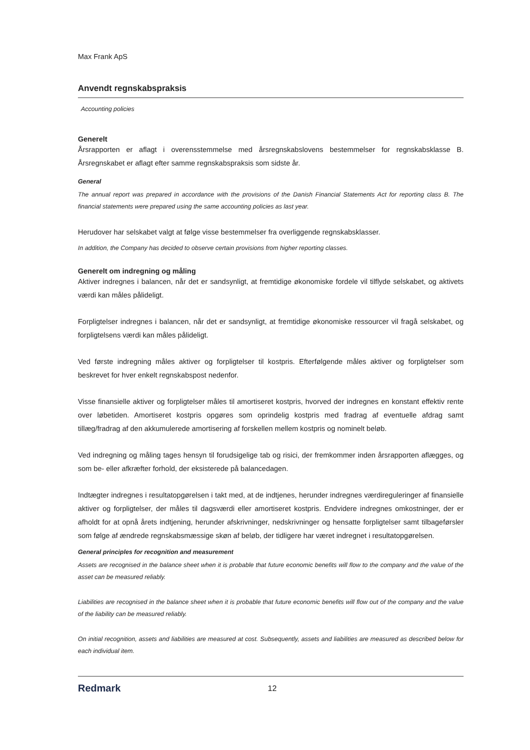Max Frank ApS
Anvendt regnskabspraksis
Accounting policies
Generelt
Årsrapporten er aflagt i overensstemmelse med årsregnskabslovens bestemmelser for regnskabsklasse B. Årsregnskabet er aflagt efter samme regnskabspraksis som sidste år.
General
The annual report was prepared in accordance with the provisions of the Danish Financial Statements Act for reporting class B. The financial statements were prepared using the same accounting policies as last year.
Herudover har selskabet valgt at følge visse bestemmelser fra overliggende regnskabsklasser.
In addition, the Company has decided to observe certain provisions from higher reporting classes.
Generelt om indregning og måling
Aktiver indregnes i balancen, når det er sandsynligt, at fremtidige økonomiske fordele vil tilflyde selskabet, og aktivets værdi kan måles pålideligt.
Forpligtelser indregnes i balancen, når det er sandsynligt, at fremtidige økonomiske ressourcer vil fragå selskabet, og forpligtelsens værdi kan måles pålideligt.
Ved første indregning måles aktiver og forpligtelser til kostpris. Efterfølgende måles aktiver og forpligtelser som beskrevet for hver enkelt regnskabspost nedenfor.
Visse finansielle aktiver og forpligtelser måles til amortiseret kostpris, hvorved der indregnes en konstant effektiv rente over løbetiden. Amortiseret kostpris opgøres som oprindelig kostpris med fradrag af eventuelle afdrag samt tillæg/fradrag af den akkumulerede amortisering af forskellen mellem kostpris og nominelt beløb.
Ved indregning og måling tages hensyn til forudsigelige tab og risici, der fremkommer inden årsrapporten aflægges, og som be- eller afkræfter forhold, der eksisterede på balancedagen.
Indtægter indregnes i resultatopgørelsen i takt med, at de indtjenes, herunder indregnes værdireguleringer af finansielle aktiver og forpligtelser, der måles til dagsværdi eller amortiseret kostpris. Endvidere indregnes omkostninger, der er afholdt for at opnå årets indtjening, herunder afskrivninger, nedskrivninger og hensatte forpligtelser samt tilbageførsler som følge af ændrede regnskabsmæssige skøn af beløb, der tidligere har været indregnet i resultatopgørelsen.
General principles for recognition and measurement
Assets are recognised in the balance sheet when it is probable that future economic benefits will flow to the company and the value of the asset can be measured reliably.
Liabilities are recognised in the balance sheet when it is probable that future economic benefits will flow out of the company and the value of the liability can be measured reliably.
On initial recognition, assets and liabilities are measured at cost. Subsequently, assets and liabilities are measured as described below for each individual item.
Redmark 12